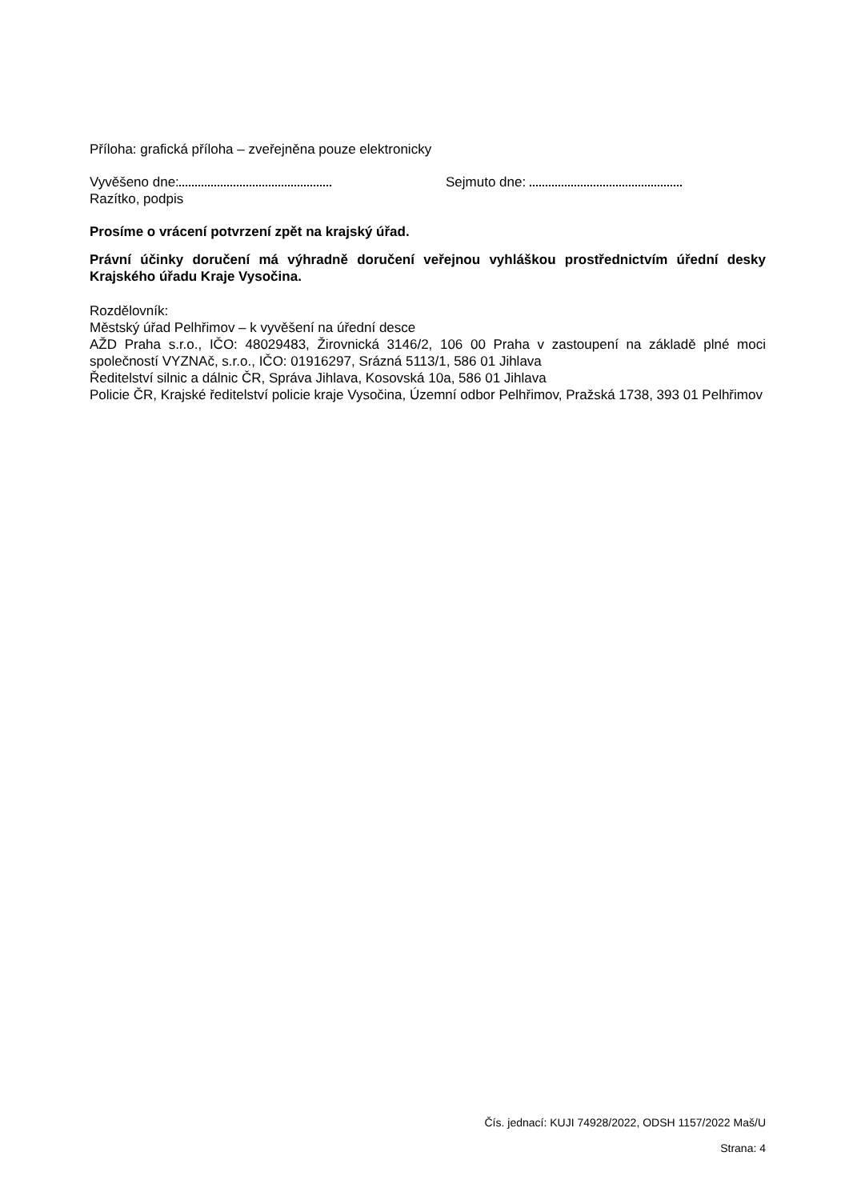Příloha: grafická příloha – zveřejněna pouze elektronicky
Vyvěšeno dne: Sejmuto dne:
Razítko, podpis
Prosíme o vrácení potvrzení zpět na krajský úřad.
Právní účinky doručení má výhradně doručení veřejnou vyhláškou prostřednictvím úřední desky Krajského úřadu Kraje Vysočina.
Rozdělovník:
Městský úřad Pelhřimov – k vyvěšení na úřední desce
AŽD Praha s.r.o., IČO: 48029483, Žirovnická 3146/2, 106 00 Praha v zastoupení na základě plné moci společností VYZNAč, s.r.o., IČO: 01916297, Srázná 5113/1, 586 01 Jihlava
Ředitelství silnic a dálnic ČR, Správa Jihlava, Kosovská 10a, 586 01 Jihlava
Policie ČR, Krajské ředitelství policie kraje Vysočina, Územní odbor Pelhřimov, Pražská 1738, 393 01 Pelhřimov
Čís. jednací: KUJI 74928/2022, ODSH 1157/2022 Maš/U
Strana: 4